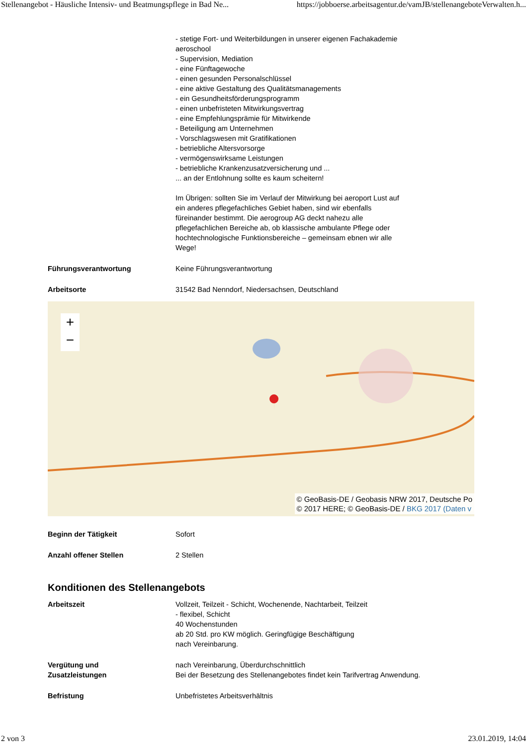Stellenangebot - Häusliche Intensiv- und Beatmungspflege in Bad Ne... https://jobboerse.arbeitsagentur.de/vamJB/stellenangeboteVerwalten.h...
- stetige Fort- und Weiterbildungen in unserer eigenen Fachakademie aeroschool
- Supervision, Mediation
- eine Fünftagewoche
- einen gesunden Personalschlüssel
- eine aktive Gestaltung des Qualitätsmanagements
- ein Gesundheitsförderungsprogramm
- einen unbefristeten Mitwirkungsvertrag
- eine Empfehlungsprämie für Mitwirkende
- Beteiligung am Unternehmen
- Vorschlagswesen mit Gratifikationen
- betriebliche Altersvorsorge
- vermögenswirksame Leistungen
- betriebliche Krankenzusatzversicherung und ...
... an der Entlohnung sollte es kaum scheitern!
Im Übrigen: sollten Sie im Verlauf der Mitwirkung bei aeroport Lust auf ein anderes pflegefachliches Gebiet haben, sind wir ebenfalls füreinander bestimmt. Die aerogroup AG deckt nahezu alle pflegefachlichen Bereiche ab, ob klassische ambulante Pflege oder hochtechnologische Funktionsbereiche – gemeinsam ebnen wir alle Wege!
Führungsverantwortung Keine Führungsverantwortung
Arbeitsorte 31542 Bad Nenndorf, Niedersachsen, Deutschland
+
−
© GeoBasis-DE / Geobasis NRW 2017, Deutsche Po
© 2017 HERE; © GeoBasis-DE / BKG 2017 (Daten v
Beginn der Tätigkeit Sofort
Anzahl offener Stellen 2 Stellen
Konditionen des Stellenangebots
Arbeitszeit Vollzeit, Teilzeit - Schicht, Wochenende, Nachtarbeit, Teilzeit
- flexibel, Schicht
40 Wochenstunden
ab 20 Std. pro KW möglich. Geringfügige Beschäftigung
nach Vereinbarung.
Vergütung und
Zusatzleistungen
nach Vereinbarung, Überdurchschnittlich
Bei der Besetzung des Stellenangebotes findet kein Tarifvertrag Anwendung.
Befristung Unbefristetes Arbeitsverhältnis
2 von 3 23.01.2019, 14:04